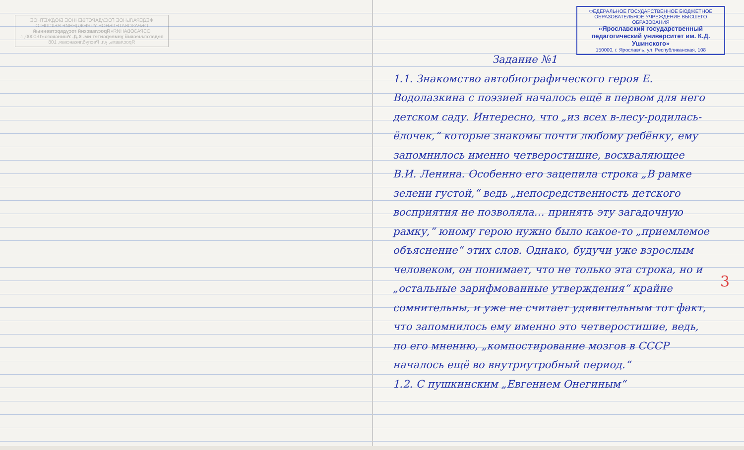ФЕДЕРАЛЬНОЕ ГОСУДАРСТВЕННОЕ БЮДЖЕТНОЕ ОБРАЗОВАТЕЛЬНОЕ УЧРЕЖДЕНИЕ ВЫСШЕГО ОБРАЗОВАНИЯ«Ярославский государственный педагогический университет им. К.Д. Ушинского»150000, г. Ярославль, ул. Республиканская, 108
ФЕДЕРАЛЬНОЕ ГОСУДАРСТВЕННОЕ БЮДЖЕТНОЕ ОБРАЗОВАТЕЛЬНОЕ УЧРЕЖДЕНИЕ ВЫСШЕГО ОБРАЗОВАНИЯ
«Ярославский государственный педагогический университет им. К.Д. Ушинского»
150000, г. Ярославль, ул. Республиканская, 108
Задание №1
1.1. Знакомство автобиографического героя Е. Водолазкина с поэзией началось ещё в первом для него детском саду. Интересно, что „из всех в-лесу-родилась-ёлочек,“ которые знакомы почти любому ребёнку, ему запомнилось именно четверостишие, восхваляющее В.И. Ленина. Особенно его зацепила строка „В рамке зелени густой,“ ведь „непосредственность детского восприятия не позволяла… принять эту загадочную рамку,“ юному герою нужно было какое-то „приемлемое объяснение“ этих слов. Однако, будучи уже взрослым человеком, он понимает, что не только эта строка, но и „остальные зарифмованные утверждения“ крайне сомнительны, и уже не считает удивительным тот факт, что запомнилось ему именно это четверостишие, ведь, по его мнению, „компостирование мозгов в СССР началось ещё во внутриутробный период.“
1.2. С пушкинским „Евгением Онегиным“
3